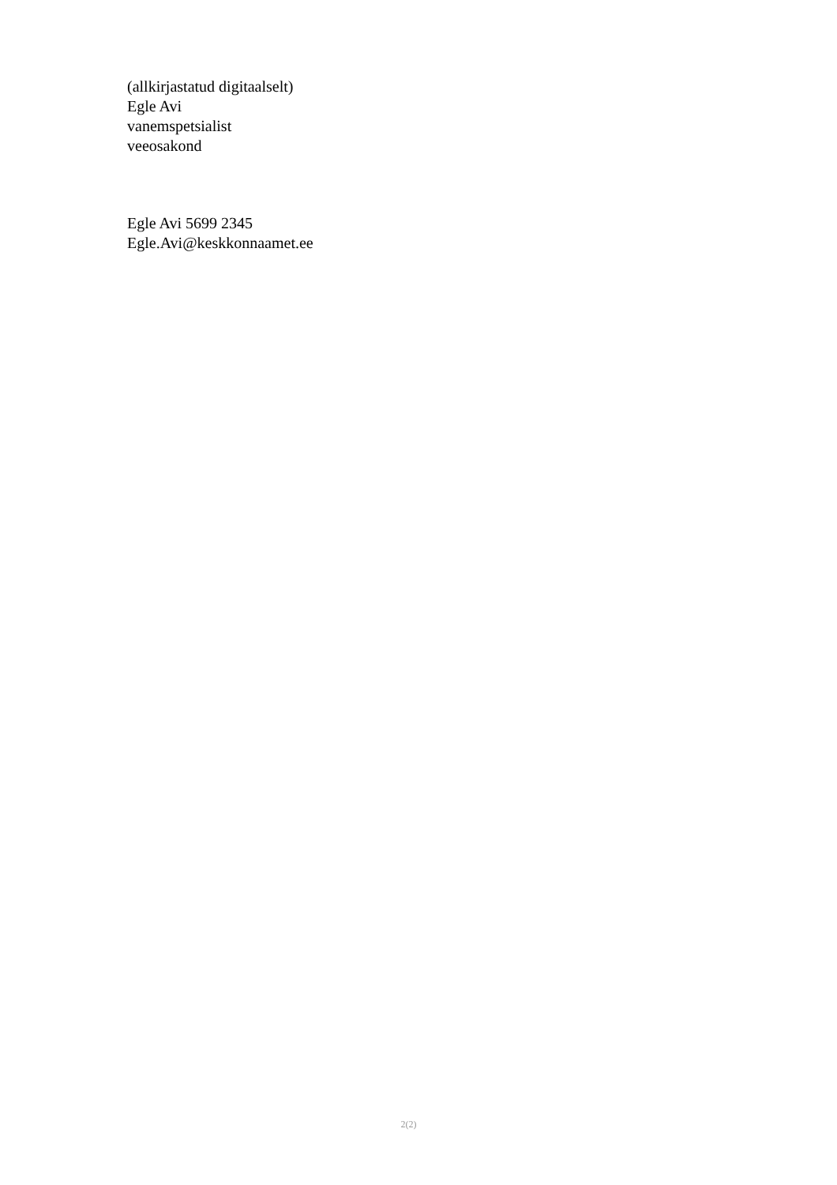(allkirjastatud digitaalselt)
Egle Avi
vanemspetsialist
veeosakond
Egle Avi 5699 2345
Egle.Avi@keskkonnaamet.ee
2(2)